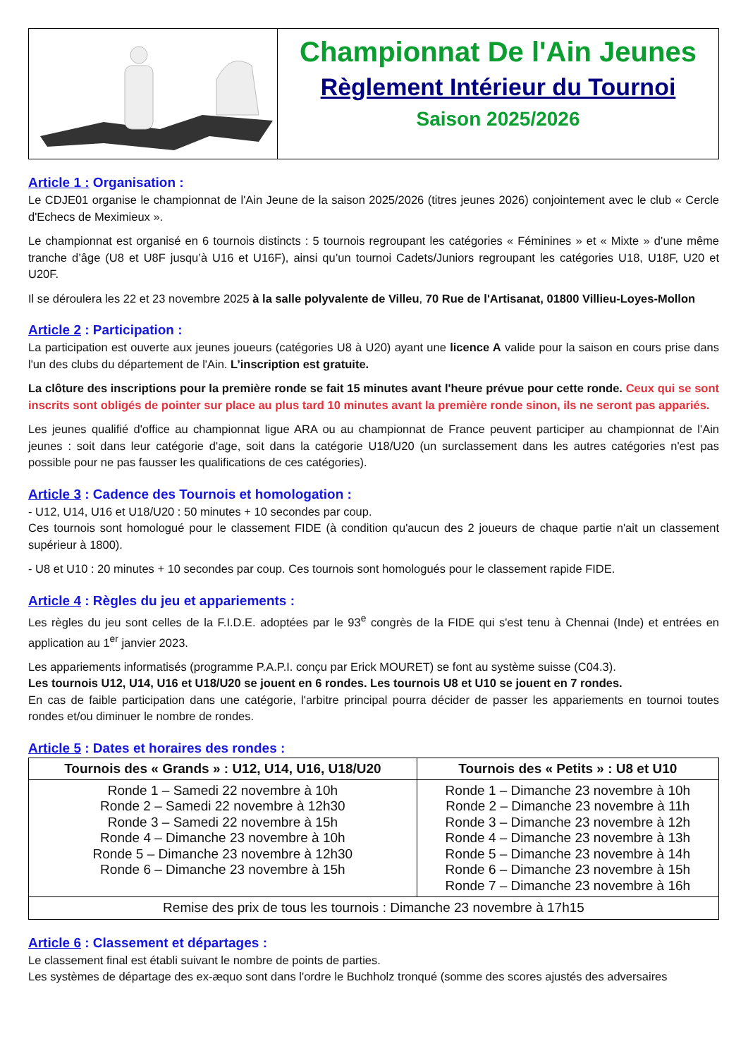Championnat De l'Ain Jeunes
Règlement Intérieur du Tournoi
Saison 2025/2026
Article 1 : Organisation :
Le CDJE01 organise le championnat de l'Ain Jeune de la saison 2025/2026 (titres jeunes 2026) conjointement avec le club « Cercle d'Echecs de Meximieux ».
Le championnat est organisé en 6 tournois distincts : 5 tournois regroupant les catégories « Féminines » et « Mixte » d’une même tranche d’âge (U8 et U8F jusqu’à U16 et U16F), ainsi qu’un tournoi Cadets/Juniors regroupant les catégories U18, U18F, U20 et U20F.
Il se déroulera les 22 et 23 novembre 2025 à la salle polyvalente de Villeu, 70 Rue de l'Artisanat, 01800 Villieu-Loyes-Mollon
Article 2 : Participation :
La participation est ouverte aux jeunes joueurs (catégories U8 à U20) ayant une licence A valide pour la saison en cours prise dans l'un des clubs du département de l'Ain. L’inscription est gratuite.
La clôture des inscriptions pour la première ronde se fait 15 minutes avant l'heure prévue pour cette ronde. Ceux qui se sont inscrits sont obligés de pointer sur place au plus tard 10 minutes avant la première ronde sinon, ils ne seront pas appariés.
Les jeunes qualifié d'office au championnat ligue ARA ou au championnat de France peuvent participer au championnat de l'Ain jeunes : soit dans leur catégorie d'age, soit dans la catégorie U18/U20 (un surclassement dans les autres catégories n'est pas possible pour ne pas fausser les qualifications de ces catégories).
Article 3 : Cadence des Tournois et homologation :
- U12, U14, U16 et U18/U20 : 50 minutes + 10 secondes par coup.
Ces tournois sont homologué pour le classement FIDE (à condition qu'aucun des 2 joueurs de chaque partie n'ait un classement supérieur à 1800).
- U8 et U10 : 20 minutes + 10 secondes par coup. Ces tournois sont homologués pour le classement rapide FIDE.
Article 4 : Règles du jeu et appariements :
Les règles du jeu sont celles de la F.I.D.E. adoptées par le 93<sup>e</sup> congrès de la FIDE qui s'est tenu à Chennai (Inde) et entrées en application au 1<sup>er</sup> janvier 2023.
Les appariements informatisés (programme P.A.P.I. conçu par Erick MOURET) se font au système suisse (C04.3).
Les tournois U12, U14, U16 et U18/U20 se jouent en 6 rondes. Les tournois U8 et U10 se jouent en 7 rondes.
En cas de faible participation dans une catégorie, l'arbitre principal pourra décider de passer les appariements en tournoi toutes rondes et/ou diminuer le nombre de rondes.
Article 5 : Dates et horaires des rondes :
| Tournois des « Grands » : U12, U14, U16, U18/U20 | Tournois des « Petits » : U8 et U10 |
| --- | --- |
| Ronde 1 – Samedi 22 novembre à 10h Ronde 2 – Samedi 22 novembre à 12h30 Ronde 3 – Samedi 22 novembre à 15h Ronde 4 – Dimanche 23 novembre à 10h Ronde 5 – Dimanche 23 novembre à 12h30 Ronde 6 – Dimanche 23 novembre à 15h | Ronde 1 – Dimanche 23 novembre à 10h Ronde 2 – Dimanche 23 novembre à 11h Ronde 3 – Dimanche 23 novembre à 12h Ronde 4 – Dimanche 23 novembre à 13h Ronde 5 – Dimanche 23 novembre à 14h Ronde 6 – Dimanche 23 novembre à 15h Ronde 7 – Dimanche 23 novembre à 16h |
| Remise des prix de tous les tournois : Dimanche 23 novembre à 17h15 | |
Article 6 : Classement et départages :
Le classement final est établi suivant le nombre de points de parties.
Les systèmes de départage des ex-æquo sont dans l'ordre le Buchholz tronqué (somme des scores ajustés des adversaires